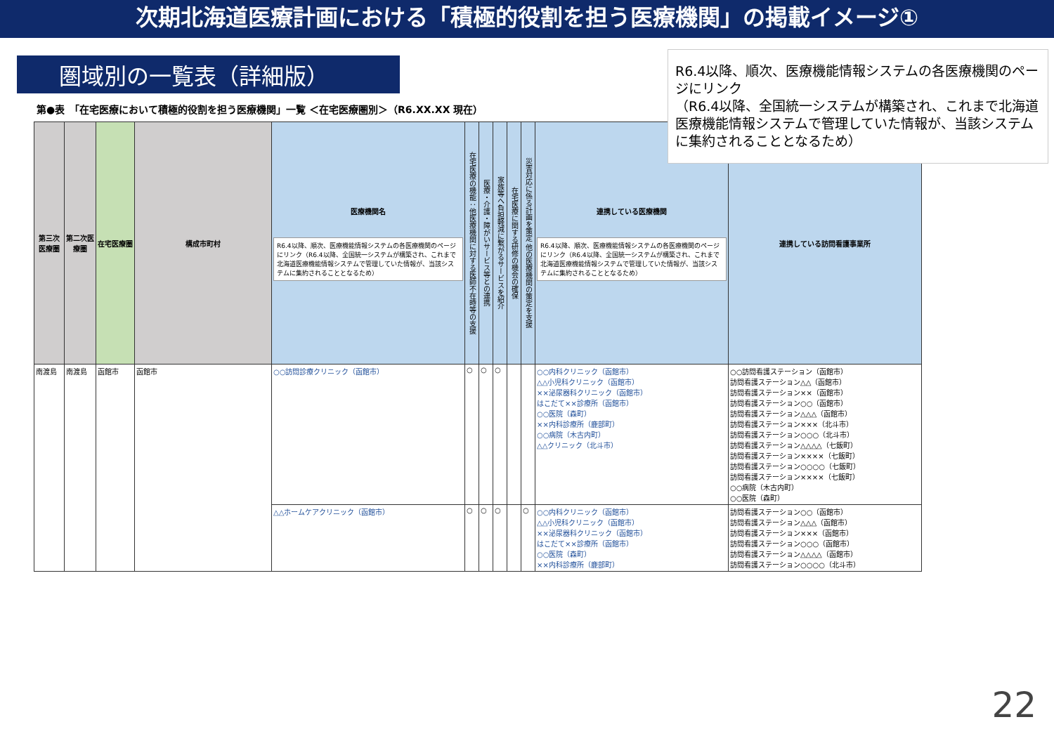次期北海道医療計画における「積極的役割を担う医療機関」の掲載イメージ①
圏域別の一覧表（詳細版）
R6.4以降、順次、医療機能情報システムの各医療機関のページにリンク
（R6.4以降、全国統一システムが構築され、これまで北海道医療機能情報システムで管理していた情報が、当該システムに集約されることとなるため）
第●表　「在宅医療において積極的役割を担う医療機関」一覧 ＜在宅医療圏別＞（R6.XX.XX 現在）
| 第三次医療圏 | 第二次医療圏 | 在宅医療圏 | 構成市町村 | 医療機関名 R6.4以降、順次、医療機能情報システムの各医療機関のページにリンク（R6.4以降、全国統一システムが構築され、これまで北海道医療機能情報システムで管理していた情報が、当該システムに集約されることとなるため） | 在宅医療の機能：他医療機関に対する医師不在時等の支援 | 医療・介護・障がいサービス等との連携 | 家族等へ負担軽減に繋がるサービスを紹介 | 在宅医療に関する研修の機会の確保 | 災害対応に係る計画を策定 他の医療機関の策定を支援 | 連携している医療機関 R6.4以降、順次、医療機能情報システムの各医療機関のページにリンク（R6.4以降、全国統一システムが構築され、これまで北海道医療機能情報システムで管理していた情報が、当該システムに集約されることとなるため） | 連携している訪問看護事業所 |
| --- | --- | --- | --- | --- | --- | --- | --- | --- | --- | --- | --- |
| 南渡島 | 南渡島 | 函館市 | 函館市 | ○○訪問診療クリニック（函館市） | ○ | ○ | ○ | | | ○○内科クリニック（函館市） △△小児科クリニック（函館市） ××泌尿器科クリニック（函館市） はこだて××診療所（函館市） ○○医院（森町） ××内科診療所（鹿部町） ○○病院（木古内町） △△クリニック（北斗市） | ○○訪問看護ステーション（函館市） 訪問看護ステーション△△（函館市） 訪問看護ステーション××（函館市） 訪問看護ステーション○○（函館市） 訪問看護ステーション△△△（函館市） 訪問看護ステーション×××（北斗市） 訪問看護ステーション○○○（北斗市） 訪問看護ステーション△△△△（七飯町） 訪問看護ステーション××××（七飯町） 訪問看護ステーション○○○○（七飯町） 訪問看護ステーション××××（七飯町） ○○病院（木古内町） ○○医院（森町） |
| | | | | △△ホームケアクリニック（函館市） | ○ | ○ | ○ | | ○ | ○○内科クリニック（函館市） △△小児科クリニック（函館市） ××泌尿器科クリニック（函館市） はこだて××診療所（函館市） ○○医院（森町） ××内科診療所（鹿部町） | 訪問看護ステーション○○（函館市） 訪問看護ステーション△△△（函館市） 訪問看護ステーション×××（函館市） 訪問看護ステーション○○○（函館市） 訪問看護ステーション△△△△（函館市） 訪問看護ステーション○○○○（北斗市） |
22